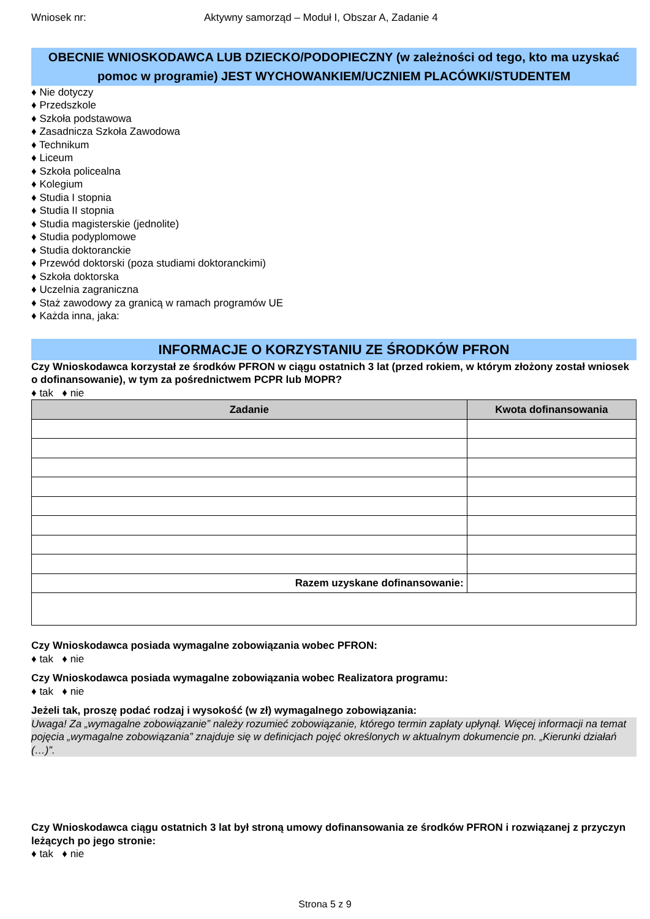Wniosek nr: Aktywny samorząd – Moduł I, Obszar A, Zadanie 4
OBECNIE WNIOSKODAWCA LUB DZIECKO/PODOPIECZNY (w zależności od tego, kto ma uzyskać pomoc w programie) JEST WYCHOWANKIEM/UCZNIEM PLACÓWKI/STUDENTEM
♦ Nie dotyczy
♦ Przedszkole
♦ Szkoła podstawowa
♦ Zasadnicza Szkoła Zawodowa
♦ Technikum
♦ Liceum
♦ Szkoła policealna
♦ Kolegium
♦ Studia I stopnia
♦ Studia II stopnia
♦ Studia magisterskie (jednolite)
♦ Studia podyplomowe
♦ Studia doktoranckie
♦ Przewód doktorski (poza studiami doktoranckimi)
♦ Szkoła doktorska
♦ Uczelnia zagraniczna
♦ Staż zawodowy za granicą w ramach programów UE
♦ Każda inna, jaka:
INFORMACJE O KORZYSTANIU ZE ŚRODKÓW PFRON
Czy Wnioskodawca korzystał ze środków PFRON w ciągu ostatnich 3 lat (przed rokiem, w którym złożony został wniosek o dofinansowanie), w tym za pośrednictwem PCPR lub MOPR?
♦ tak ♦ nie
| Zadanie | Kwota dofinansowania |
| --- | --- |
| Razem uzyskane dofinansowanie: | |
Czy Wnioskodawca posiada wymagalne zobowiązania wobec PFRON:
♦ tak ♦ nie
Czy Wnioskodawca posiada wymagalne zobowiązania wobec Realizatora programu:
♦ tak ♦ nie
Jeżeli tak, proszę podać rodzaj i wysokość (w zł) wymagalnego zobowiązania:
Uwaga! Za „wymagalne zobowiązanie” należy rozumieć zobowiązanie, którego termin zapłaty upłynął. Więcej informacji na temat pojęcia „wymagalne zobowiązania” znajduje się w definicjach pojęć określonych w aktualnym dokumencie pn. „Kierunki działań (…)”.
Czy Wnioskodawca ciągu ostatnich 3 lat był stroną umowy dofinansowania ze środków PFRON i rozwiązanej z przyczyn leżących po jego stronie:
♦ tak ♦ nie
Strona 5 z 9